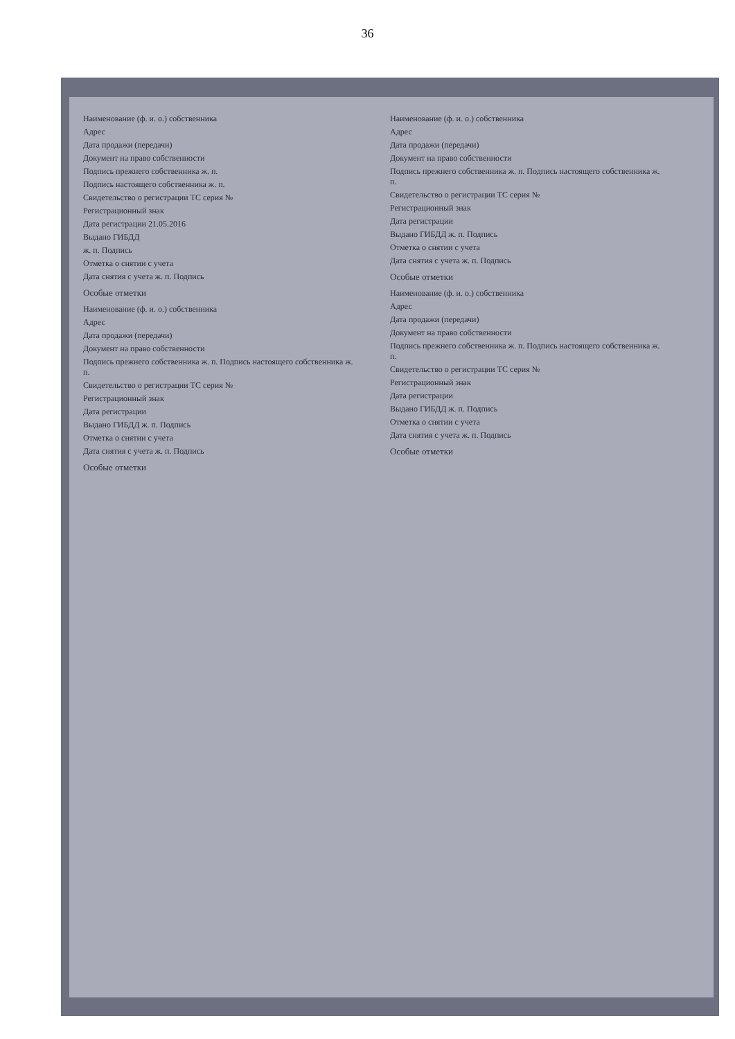36
Наименование (ф. и. о.) собственника
Адрес
Дата продажи (передачи)
Документ на право собственности
Подпись прежнего собственника ж. п.
Подпись настоящего собственника ж. п.
Свидетельство о регистрации ТС серия №
Регистрационный знак
Дата регистрации 21.05.2016
Выдано ГИБДД
ж. п. Подпись
Отметка о снятии с учета
Дата снятия с учета ж. п. Подпись
Особые отметки
Наименование (ф. и. о.) собственника
Адрес
Дата продажи (передачи)
Документ на право собственности
Подпись прежнего собственника ж. п. Подпись настоящего собственника ж. п.
Свидетельство о регистрации ТС серия №
Регистрационный знак
Дата регистрации
Выдано ГИБДД ж. п. Подпись
Отметка о снятии с учета
Дата снятия с учета ж. п. Подпись
Особые отметки
Наименование (ф. и. о.) собственника
Адрес
Дата продажи (передачи)
Документ на право собственности
Подпись прежнего собственника ж. п. Подпись настоящего собственника ж. п.
Свидетельство о регистрации ТС серия №
Регистрационный знак
Дата регистрации
Выдано ГИБДД ж. п. Подпись
Отметка о снятии с учета
Дата снятия с учета ж. п. Подпись
Особые отметки
Наименование (ф. и. о.) собственника
Адрес
Дата продажи (передачи)
Документ на право собственности
Подпись прежнего собственника ж. п. Подпись настоящего собственника ж. п.
Свидетельство о регистрации ТС серия №
Регистрационный знак
Дата регистрации
Выдано ГИБДД ж. п. Подпись
Отметка о снятии с учета
Дата снятия с учета ж. п. Подпись
Особые отметки